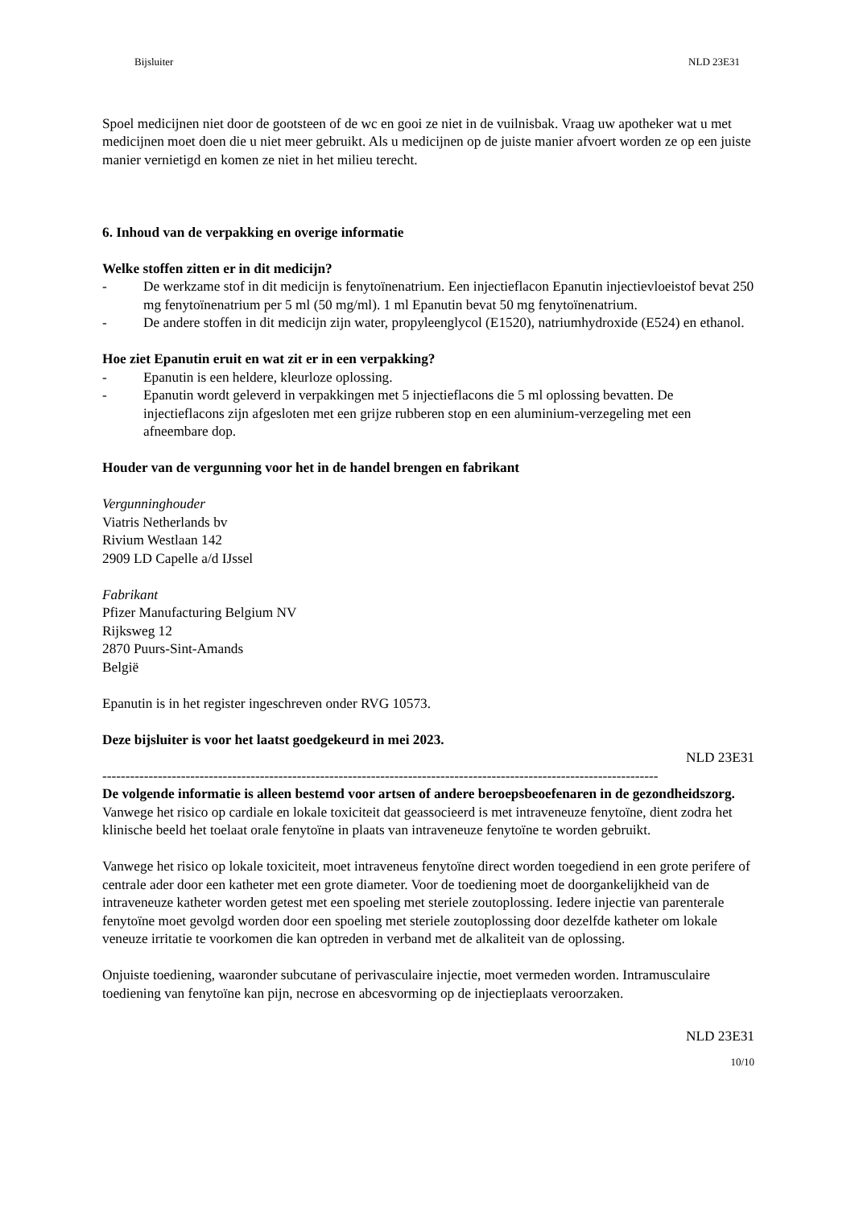Bijsluiter NLD 23E31
Spoel medicijnen niet door de gootsteen of de wc en gooi ze niet in de vuilnisbak. Vraag uw apotheker wat u met medicijnen moet doen die u niet meer gebruikt. Als u medicijnen op de juiste manier afvoert worden ze op een juiste manier vernietigd en komen ze niet in het milieu terecht.
6. Inhoud van de verpakking en overige informatie
Welke stoffen zitten er in dit medicijn?
- De werkzame stof in dit medicijn is fenytoïnenatrium. Een injectieflacon Epanutin injectievloeistof bevat 250 mg fenytoïnenatrium per 5 ml (50 mg/ml). 1 ml Epanutin bevat 50 mg fenytoïnenatrium.
- De andere stoffen in dit medicijn zijn water, propyleenglycol (E1520), natriumhydroxide (E524) en ethanol.
Hoe ziet Epanutin eruit en wat zit er in een verpakking?
- Epanutin is een heldere, kleurloze oplossing.
- Epanutin wordt geleverd in verpakkingen met 5 injectieflacons die 5 ml oplossing bevatten. De injectieflacons zijn afgesloten met een grijze rubberen stop en een aluminium-verzegeling met een afneembare dop.
Houder van de vergunning voor het in de handel brengen en fabrikant
Vergunninghouder
Viatris Netherlands bv
Rivium Westlaan 142
2909 LD Capelle a/d IJssel
Fabrikant
Pfizer Manufacturing Belgium NV
Rijksweg 12
2870 Puurs-Sint-Amands
België
Epanutin is in het register ingeschreven onder RVG 10573.
Deze bijsluiter is voor het laatst goedgekeurd in mei 2023.
NLD 23E31
------------------------------------------------------------------------------------------------------------------------
De volgende informatie is alleen bestemd voor artsen of andere beroepsbeoefenaren in de gezondheidszorg.
Vanwege het risico op cardiale en lokale toxiciteit dat geassocieerd is met intraveneuze fenytoïne, dient zodra het klinische beeld het toelaat orale fenytoïne in plaats van intraveneuze fenytoïne te worden gebruikt.
Vanwege het risico op lokale toxiciteit, moet intraveneus fenytoïne direct worden toegediend in een grote perifere of centrale ader door een katheter met een grote diameter. Voor de toediening moet de doorgankelijkheid van de intraveneuze katheter worden getest met een spoeling met steriele zoutoplossing. Iedere injectie van parenterale fenytoïne moet gevolgd worden door een spoeling met steriele zoutoplossing door dezelfde katheter om lokale veneuze irritatie te voorkomen die kan optreden in verband met de alkaliteit van de oplossing.
Onjuiste toediening, waaronder subcutane of perivasculaire injectie, moet vermeden worden. Intramusculaire toediening van fenytoïne kan pijn, necrose en abcesvorming op de injectieplaats veroorzaken.
NLD 23E31
10/10